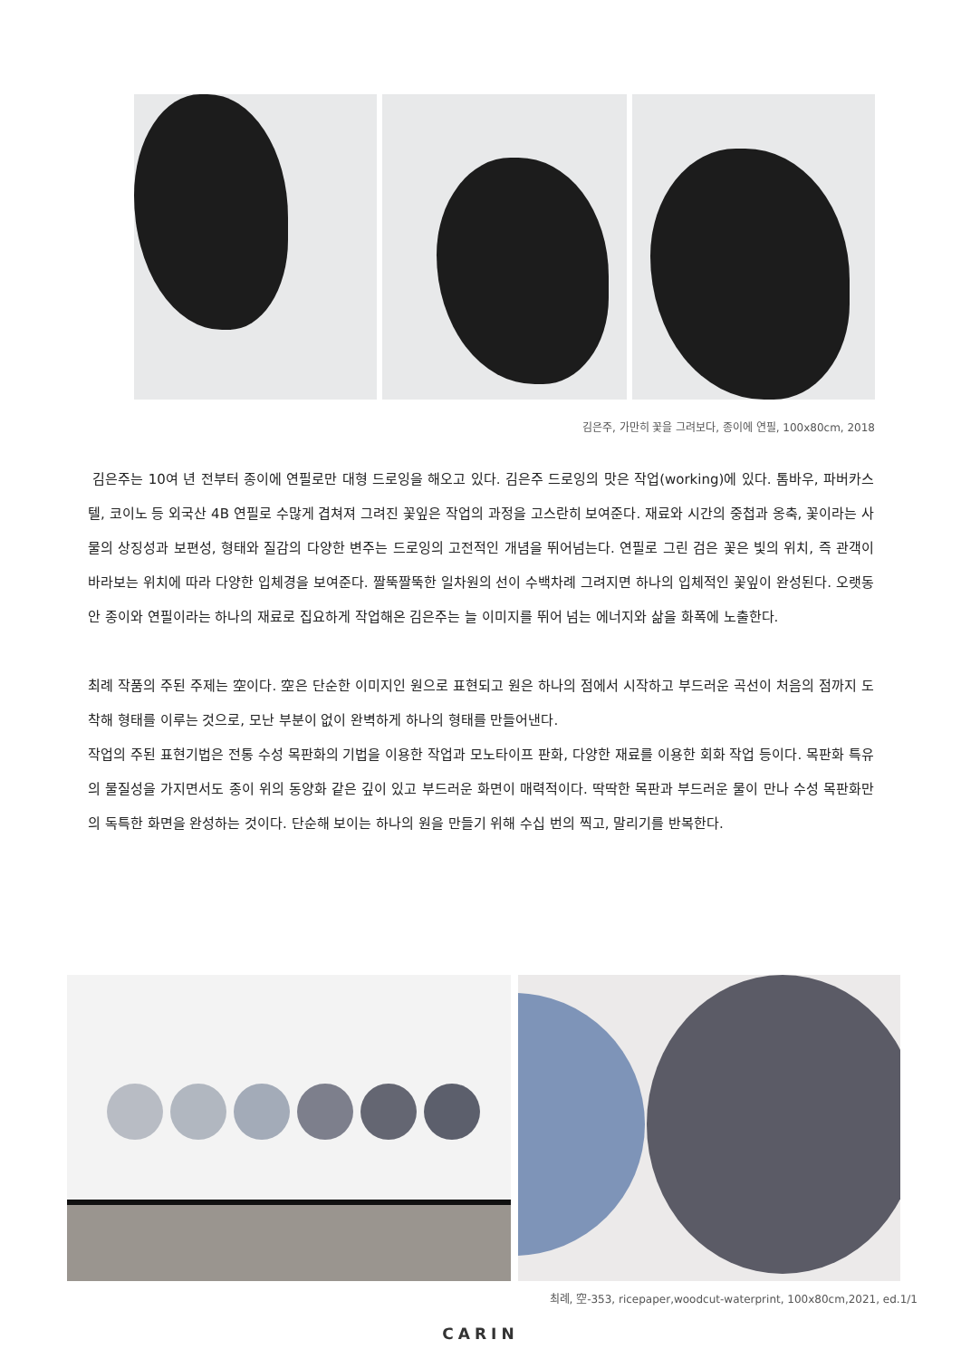김은주, 가만히 꽃을 그려보다, 종이에 연필, 100x80cm, 2018
김은주는 10여 년 전부터 종이에 연필로만 대형 드로잉을 해오고 있다. 김은주 드로잉의 맛은 작업(working)에 있다. 톰바우, 파버카스텔, 코이노 등 외국산 4B 연필로 수많게 겹쳐져 그려진 꽃잎은 작업의 과정을 고스란히 보여준다. 재료와 시간의 중첩과 옹축, 꽃이라는 사물의 상징성과 보편성, 형태와 질감의 다양한 변주는 드로잉의 고전적인 개념을 뛰어넘는다. 연필로 그린 검은 꽃은 빛의 위치, 즉 관객이 바라보는 위치에 따라 다양한 입체경을 보여준다. 짤뚝짤뚝한 일차원의 선이 수백차례 그려지면 하나의 입체적인 꽃잎이 완성된다. 오랫동안 종이와 연필이라는 하나의 재료로 집요하게 작업해온 김은주는 늘 이미지를 뛰어 넘는 에너지와 삶을 화폭에 노출한다.
최례 작품의 주된 주제는 空이다. 空은 단순한 이미지인 원으로 표현되고 원은 하나의 점에서 시작하고 부드러운 곡선이 처음의 점까지 도착해 형태를 이루는 것으로, 모난 부분이 없이 완벽하게 하나의 형태를 만들어낸다.
작업의 주된 표현기법은 전통 수성 목판화의 기법을 이용한 작업과 모노타이프 판화, 다양한 재료를 이용한 회화 작업 등이다. 목판화 특유의 물질성을 가지면서도 종이 위의 동양화 같은 깊이 있고 부드러운 화면이 매력적이다. 딱딱한 목판과 부드러운 물이 만나 수성 목판화만의 독특한 화면을 완성하는 것이다. 단순해 보이는 하나의 원을 만들기 위해 수십 번의 찍고, 말리기를 반복한다.
최례, 空-353, ricepaper,woodcut-waterprint, 100x80cm,2021, ed.1/1
CARIN